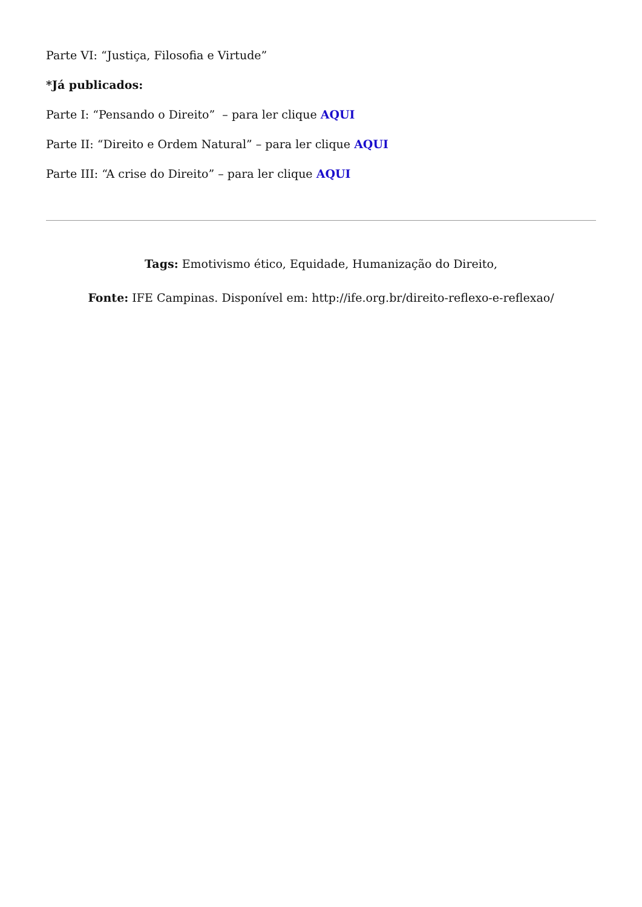Parte VI: “Justiça, Filosofia e Virtude”
*Já publicados:
Parte I: “Pensando o Direito” – para ler clique AQUI
Parte II: “Direito e Ordem Natural” – para ler clique AQUI
Parte III: “A crise do Direito” – para ler clique AQUI
Tags: Emotivismo ético, Equidade, Humanização do Direito,
Fonte: IFE Campinas. Disponível em: http://ife.org.br/direito-reflexo-e-reflexao/